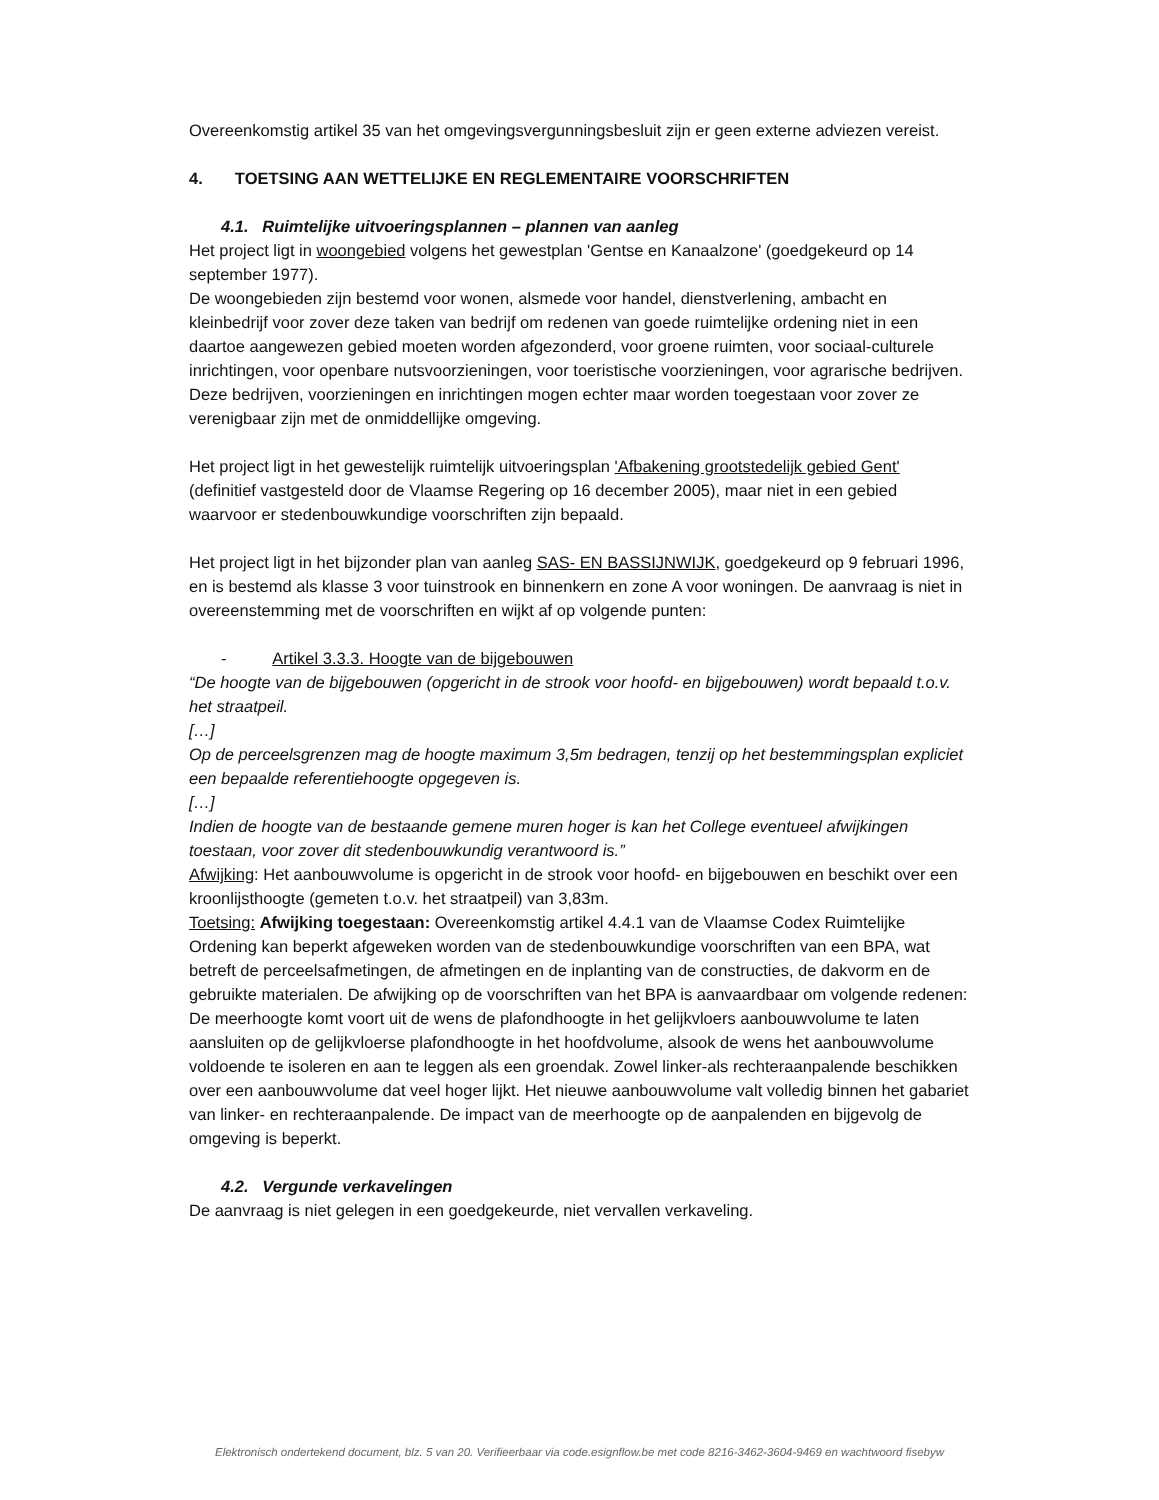Overeenkomstig artikel 35 van het omgevingsvergunningsbesluit zijn er geen externe adviezen vereist.
4. TOETSING AAN WETTELIJKE EN REGLEMENTAIRE VOORSCHRIFTEN
4.1. Ruimtelijke uitvoeringsplannen – plannen van aanleg
Het project ligt in woongebied volgens het gewestplan 'Gentse en Kanaalzone' (goedgekeurd op 14 september 1977).
De woongebieden zijn bestemd voor wonen, alsmede voor handel, dienstverlening, ambacht en kleinbedrijf voor zover deze taken van bedrijf om redenen van goede ruimtelijke ordening niet in een daartoe aangewezen gebied moeten worden afgezonderd, voor groene ruimten, voor sociaal-culturele inrichtingen, voor openbare nutsvoorzieningen, voor toeristische voorzieningen, voor agrarische bedrijven. Deze bedrijven, voorzieningen en inrichtingen mogen echter maar worden toegestaan voor zover ze verenigbaar zijn met de onmiddellijke omgeving.
Het project ligt in het gewestelijk ruimtelijk uitvoeringsplan 'Afbakening grootstedelijk gebied Gent' (definitief vastgesteld door de Vlaamse Regering op 16 december 2005), maar niet in een gebied waarvoor er stedenbouwkundige voorschriften zijn bepaald.
Het project ligt in het bijzonder plan van aanleg SAS- EN BASSIJNWIJK, goedgekeurd op 9 februari 1996, en is bestemd als klasse 3 voor tuinstrook en binnenkern en zone A voor woningen. De aanvraag is niet in overeenstemming met de voorschriften en wijkt af op volgende punten:
- Artikel 3.3.3. Hoogte van de bijgebouwen
“De hoogte van de bijgebouwen (opgericht in de strook voor hoofd- en bijgebouwen) wordt bepaald t.o.v. het straatpeil.
[…]
Op de perceelsgrenzen mag de hoogte maximum 3,5m bedragen, tenzij op het bestemmingsplan expliciet een bepaalde referentiehoogte opgegeven is.
[…]
Indien de hoogte van de bestaande gemene muren hoger is kan het College eventueel afwijkingen toestaan, voor zover dit stedenbouwkundig verantwoord is.”
Afwijking: Het aanbouwvolume is opgericht in de strook voor hoofd- en bijgebouwen en beschikt over een kroonlijsthoogte (gemeten t.o.v. het straatpeil) van 3,83m.
Toetsing: Afwijking toegestaan: Overeenkomstig artikel 4.4.1 van de Vlaamse Codex Ruimtelijke Ordening kan beperkt afgeweken worden van de stedenbouwkundige voorschriften van een BPA, wat betreft de perceelsafmetingen, de afmetingen en de inplanting van de constructies, de dakvorm en de gebruikte materialen. De afwijking op de voorschriften van het BPA is aanvaardbaar om volgende redenen:
De meerhoogte komt voort uit de wens de plafondhoogte in het gelijkvloers aanbouwvolume te laten aansluiten op de gelijkvloerse plafondhoogte in het hoofdvolume, alsook de wens het aanbouwvolume voldoende te isoleren en aan te leggen als een groendak. Zowel linker-als rechteraanpalende beschikken over een aanbouwvolume dat veel hoger lijkt. Het nieuwe aanbouwvolume valt volledig binnen het gabariet van linker- en rechteraanpalende. De impact van de meerhoogte op de aanpalenden en bijgevolg de omgeving is beperkt.
4.2. Vergunde verkavelingen
De aanvraag is niet gelegen in een goedgekeurde, niet vervallen verkaveling.
Elektronisch ondertekend document, blz. 5 van 20. Verifieerbaar via code.esignflow.be met code 8216-3462-3604-9469 en wachtwoord fisebyw